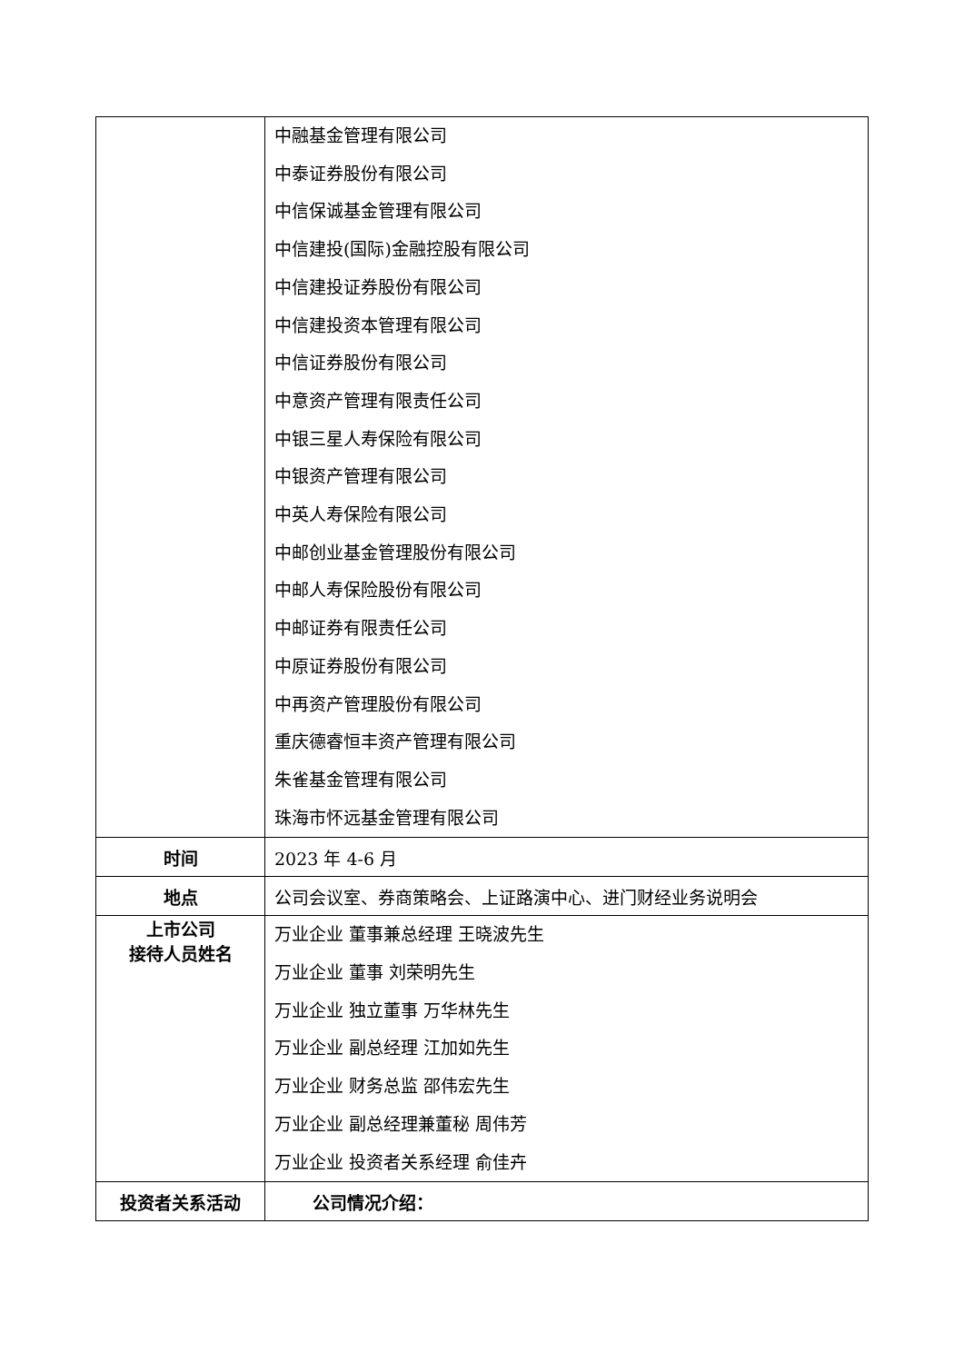| | 中融基金管理有限公司 中泰证券股份有限公司 中信保诚基金管理有限公司 中信建投(国际)金融控股有限公司 中信建投证券股份有限公司 中信建投资本管理有限公司 中信证券股份有限公司 中意资产管理有限责任公司 中银三星人寿保险有限公司 中银资产管理有限公司 中英人寿保险有限公司 中邮创业基金管理股份有限公司 中邮人寿保险股份有限公司 中邮证券有限责任公司 中原证券股份有限公司 中再资产管理股份有限公司 重庆德睿恒丰资产管理有限公司 朱雀基金管理有限公司 珠海市怀远基金管理有限公司 |
| 时间 | 2023 年 4-6 月 |
| 地点 | 公司会议室、券商策略会、上证路演中心、进门财经业务说明会 |
| 上市公司 接待人员姓名 | 万业企业 董事兼总经理 王晓波先生 万业企业 董事 刘荣明先生 万业企业 独立董事 万华林先生 万业企业 副总经理 江加如先生 万业企业 财务总监 邵伟宏先生 万业企业 副总经理兼董秘 周伟芳 万业企业 投资者关系经理 俞佳卉 |
| 投资者关系活动 | 公司情况介绍： |